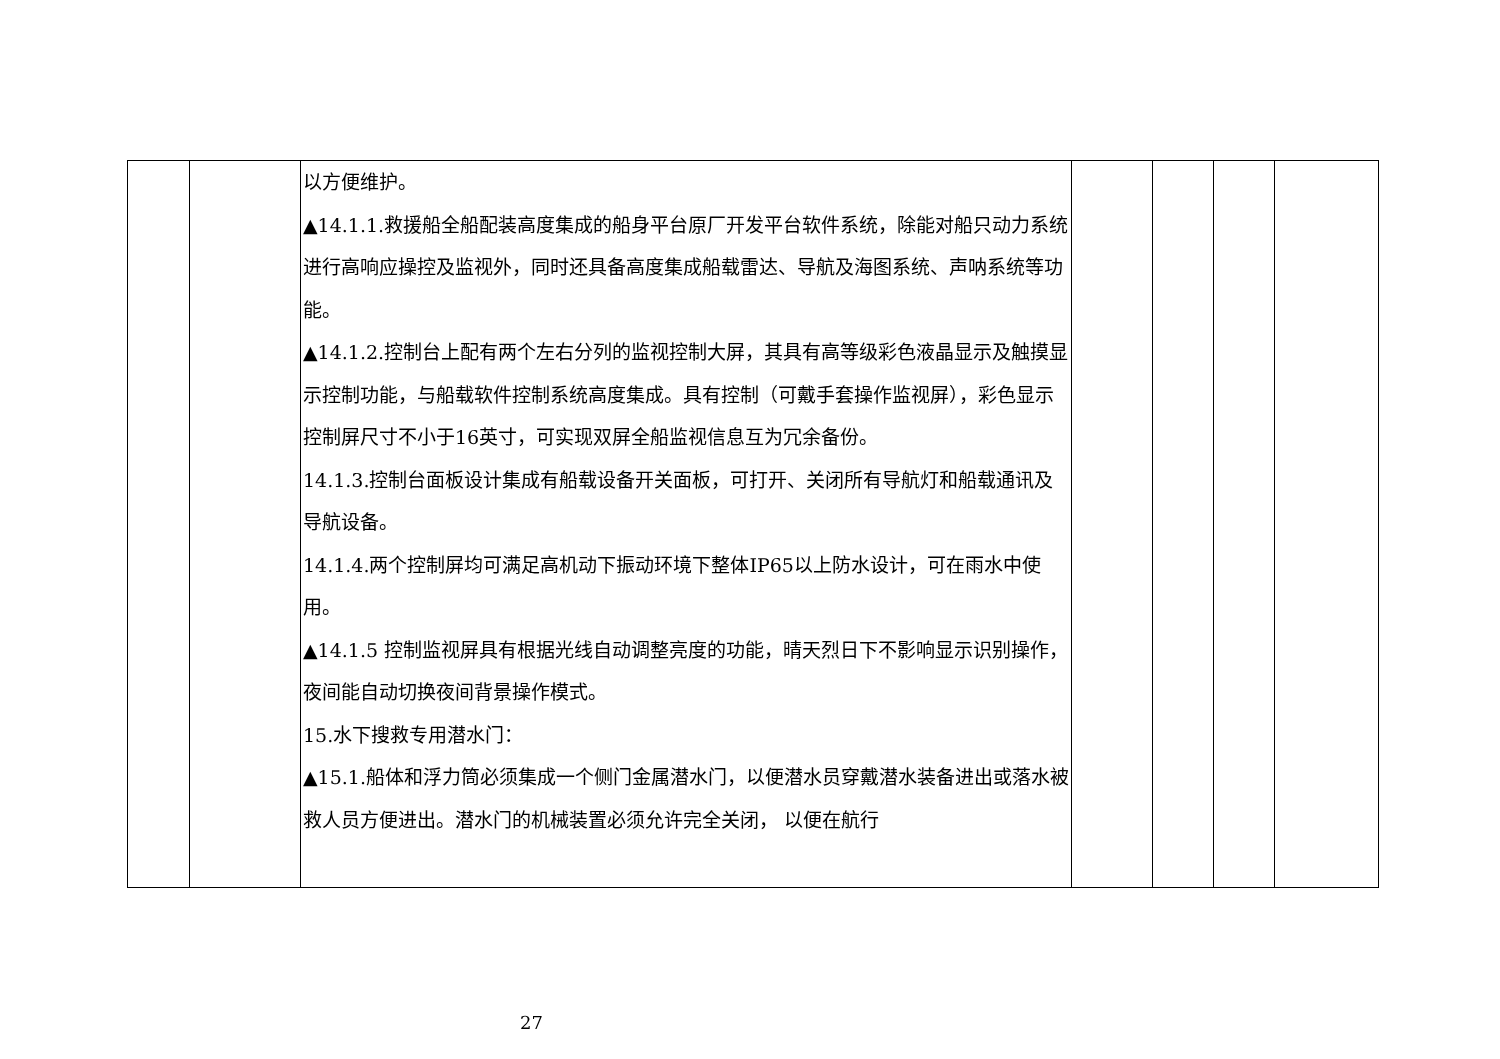| | | 以方便维护。 ▲14.1.1.救援船全船配装高度集成的船身平台原厂开发平台软件系统，除能对船只动力系统进行高响应操控及监视外，同时还具备高度集成船载雷达、导航及海图系统、声呐系统等功能。 ▲14.1.2.控制台上配有两个左右分列的监视控制大屏，其具有高等级彩色液晶显示及触摸显示控制功能，与船载软件控制系统高度集成。具有控制（可戴手套操作监视屏），彩色显示控制屏尺寸不小于16英寸，可实现双屏全船监视信息互为冗余备份。 14.1.3.控制台面板设计集成有船载设备开关面板，可打开、关闭所有导航灯和船载通讯及导航设备。 14.1.4.两个控制屏均可满足高机动下振动环境下整体IP65以上防水设计，可在雨水中使用。 ▲14.1.5 控制监视屏具有根据光线自动调整亮度的功能，晴天烈日下不影响显示识别操作，夜间能自动切换夜间背景操作模式。 15.水下搜救专用潜水门： ▲15.1.船体和浮力筒必须集成一个侧门金属潜水门，以便潜水员穿戴潜水装备进出或落水被救人员方便进出。潜水门的机械装置必须允许完全关闭， 以便在航行 | | | | |
27